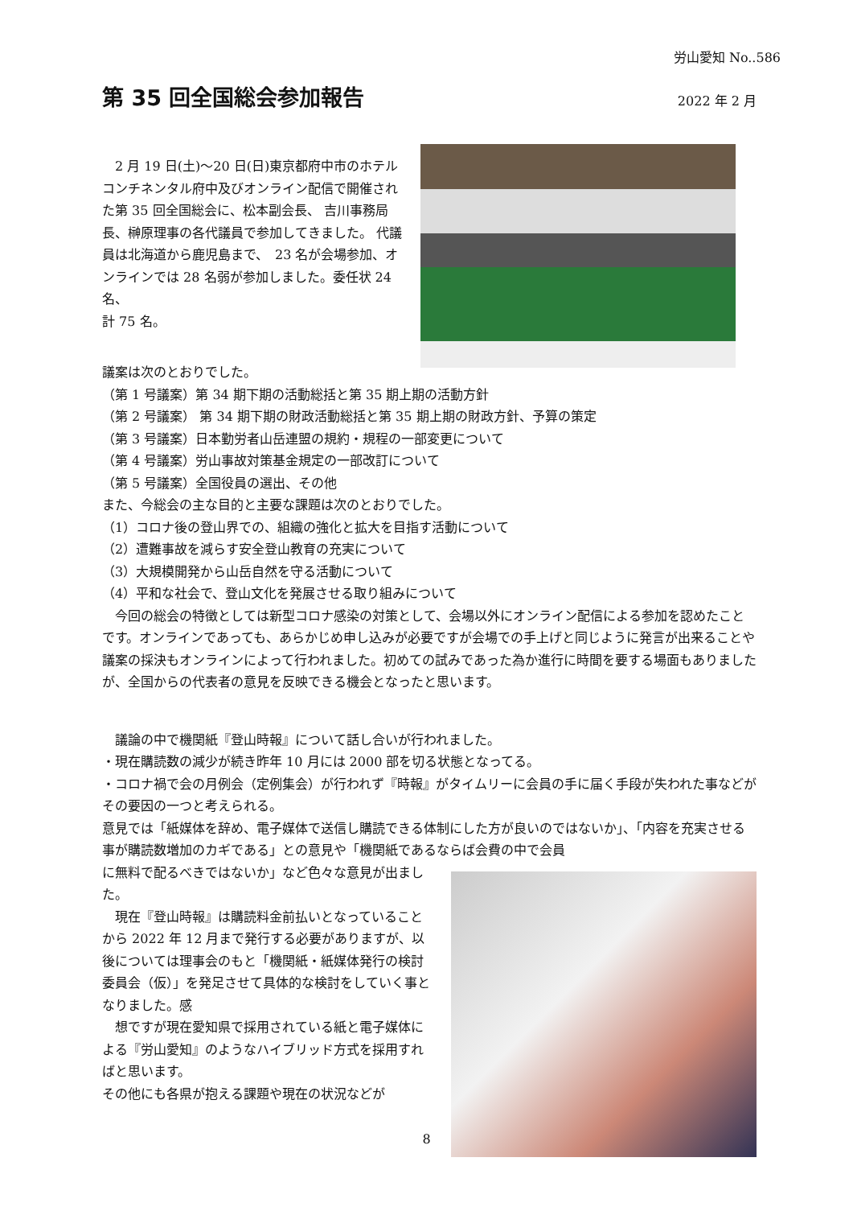労山愛知 No..586
第 35 回全国総会参加報告
2022 年 2 月
　2 月 19 日(土)～20 日(日)東京都府中市のホテルコンチネンタル府中及びオンライン配信で開催された第 35 回全国総会に、松本副会長、 吉川事務局長、榊原理事の各代議員で参加してきました。 代議員は北海道から鹿児島まで、　23 名が会場参加、オンラインでは 28 名弱が参加しました。委任状 24 名、
計 75 名。
議案は次のとおりでした。
（第 1 号議案）第 34 期下期の活動総括と第 35 期上期の活動方針
（第 2 号議案） 第 34 期下期の財政活動総括と第 35 期上期の財政方針、予算の策定
（第 3 号議案）日本勤労者山岳連盟の規約・規程の一部変更について
（第 4 号議案）労山事故対策基金規定の一部改訂について
（第 5 号議案）全国役員の選出、その他
また、今総会の主な目的と主要な課題は次のとおりでした。
（1）コロナ後の登山界での、組織の強化と拡大を目指す活動について
（2）遭難事故を減らす安全登山教育の充実について
（3）大規模開発から山岳自然を守る活動について
（4）平和な社会で、登山文化を発展させる取り組みについて
　今回の総会の特徴としては新型コロナ感染の対策として、会場以外にオンライン配信による参加を認めたことです。オンラインであっても、あらかじめ申し込みが必要ですが会場での手上げと同じように発言が出来ることや議案の採決もオンラインによって行われました。初めての試みであった為か進行に時間を要する場面もありましたが、全国からの代表者の意見を反映できる機会となったと思います。
　議論の中で機関紙『登山時報』について話し合いが行われました。
・現在購読数の減少が続き昨年 10 月には 2000 部を切る状態となってる。
・コロナ禍で会の月例会（定例集会）が行われず『時報』がタイムリーに会員の手に届く手段が失われた事などがその要因の一つと考えられる。
意見では「紙媒体を辞め、電子媒体で送信し購読できる体制にした方が良いのではないか」、「内容を充実させる事が購読数増加のカギである」との意見や「機関紙であるならば会費の中で会員
に無料で配るべきではないか」など色々な意見が出ました。
　現在『登山時報』は購読料金前払いとなっていることから 2022 年 12 月まで発行する必要がありますが、以後については理事会のもと「機関紙・紙媒体発行の検討委員会（仮）」を発足させて具体的な検討をしていく事となりました。感
　想ですが現在愛知県で採用されている紙と電子媒体による『労山愛知』のようなハイブリッド方式を採用すればと思います。
その他にも各県が抱える課題や現在の状況などが
8